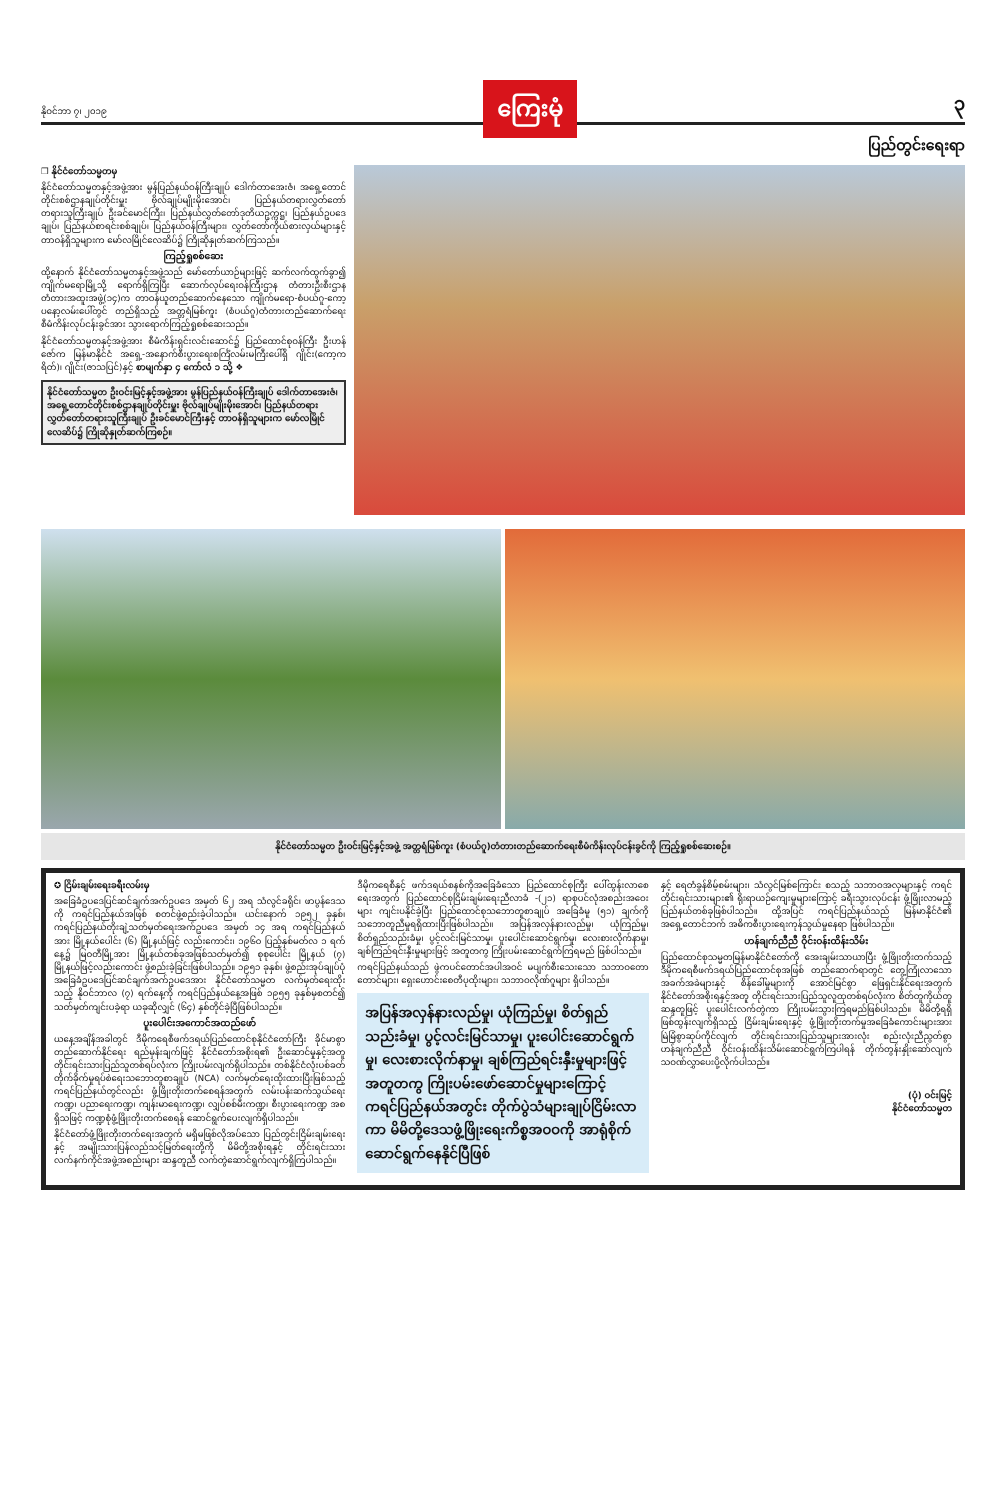နိုဝင်ဘာ ၇၊ ၂၀၁၉
ကြေးမုံ
၃
ပြည်တွင်းရေးရာ
❒ နိုင်ငံတော်သမ္မတမှ
နိုင်ငံတော်သမ္မတနှင့်အဖွဲ့အား မွန်ပြည်နယ်ဝန်ကြီးချုပ် ဒေါက်တာအေးဇံ၊ အရှေ့တောင်တိုင်းစစ်ဌာနချုပ်တိုင်းမှူး ဗိုလ်ချုပ်မျိုးမိုးအောင်၊ ပြည်နယ်တရားလွှတ်တော်တရားသူကြီးချုပ် ဦးခင်မောင်ကြီး၊ ပြည်နယ်လွှတ်တော်ဒုတိယဥက္ကဋ္ဌ၊ ပြည်နယ်ဥပဒေချုပ်၊ ပြည်နယ်စာရင်းစစ်ချုပ်၊ ပြည်နယ်ဝန်ကြီးများ၊ လွှတ်တော်ကိုယ်စားလှယ်များနှင့် တာဝန်ရှိသူများက မော်လမြိုင်လေဆိပ်၌ ကြိုဆိုနှုတ်ဆက်ကြသည်။
ကြည့်ရှုစစ်ဆေး
ထို့နောက် နိုင်ငံတော်သမ္မတနှင့်အဖွဲ့သည် မော်တော်ယာဉ်များဖြင့် ဆက်လက်ထွက်ခွာ၍ ကျိုက်မရောမြို့သို့ ရောက်ရှိကြပြီး ဆောက်လုပ်ရေးဝန်ကြီးဌာန တံတားဦးစီးဌာန တံတားအထူးအဖွဲ့(၁၄)က တာဝန်ယူတည်ဆောက်နေသော ကျိုက်မရော-စံပယ်ဂူ-ကော့ပနော့လမ်းပေါ်တွင် တည်ရှိသည့် အတ္တရံမြစ်ကူး (စံပယ်ဂူ)တံတားတည်ဆောက်ရေးစီမံကိန်းလုပ်ငန်းခွင်အား သွားရောက်ကြည့်ရှုစစ်ဆေးသည်။
နိုင်ငံတော်သမ္မတနှင့်အဖွဲ့အား စီမံကိန်းရှင်းလင်းဆောင်၌ ပြည်ထောင်စုဝန်ကြီး ဦးဟန်ဇော်က မြန်မာနိုင်ငံ အရှေ့-အနောက်စီးပွားရေးစင်္ကြံလမ်းမကြီးပေါ်ရှိ ဂျိုင်း(ကော့ကရိတ်)၊ ဂျိုင်း(ဇာသပြင်)နှင့် စာမျက်နှာ ၄ ကော်လံ ၁ သို့ ❖
နိုင်ငံတော်သမ္မတ ဦးဝင်းမြင့်နှင့်အဖွဲ့အား မွန်ပြည်နယ်ဝန်ကြီးချုပ် ဒေါက်တာအေးဇံ၊ အရှေ့တောင်တိုင်းစစ်ဌာနချုပ်တိုင်းမှူး ဗိုလ်ချုပ်မျိုးမိုးအောင်၊ ပြည်နယ်တရားလွှတ်တော်တရားသူကြီးချုပ် ဦးခင်မောင်ကြီးနှင့် တာဝန်ရှိသူများက မော်လမြိုင်လေဆိပ်၌ ကြိုဆိုနှုတ်ဆက်ကြစဉ်။
နိုင်ငံတော်သမ္မတ ဦးဝင်းမြင့်နှင့်အဖွဲ့ အတ္တရံမြစ်ကူး (စံပယ်ဂူ)တံတားတည်ဆောက်ရေးစီမံကိန်းလုပ်ငန်းခွင်ကို ကြည့်ရှုစစ်ဆေးစဉ်။
✪ ငြိမ်းချမ်းရေးခရီးလမ်းမှ
အခြေခံဥပဒေပြင်ဆင်ချက်အက်ဥပဒေ အမှတ် ၆၂ အရ သံလွင်ခရိုင်၊ ဖာပွန်ဒေသကို ကရင်ပြည်နယ်အဖြစ် စတင်ဖွဲ့စည်းခဲ့ပါသည်။ ယင်းနောက် ၁၉၅၂ ခုနှစ်၊ ကရင်ပြည်နယ်တိုးချဲ့သတ်မှတ်ရေးအက်ဥပဒေ အမှတ် ၁၄ အရ ကရင်ပြည်နယ်အား မြို့နယ်ပေါင်း (၆) မြို့နယ်ဖြင့် လည်းကောင်း၊ ၁၉၆၀ ပြည့်နှစ်မတ်လ ၁ ရက်နေ့၌ မြဝတီမြို့အား မြို့နယ်တစ်ခုအဖြစ်သတ်မှတ်၍ စုစုပေါင်း မြို့နယ် (၇) မြို့နယ်ဖြင့်လည်းကောင်း ဖွဲ့စည်းခဲ့ခြင်းဖြစ်ပါသည်။ ၁၉၅၁ ခုနှစ်၊ ဖွဲ့စည်းအုပ်ချုပ်ပုံအခြေခံဥပဒေပြင်ဆင်ချက်အက်ဥပဒေအား နိုင်ငံတော်သမ္မတ လက်မှတ်ရေးထိုးသည့် နိုဝင်ဘာလ (၇) ရက်နေ့ကို ကရင်ပြည်နယ်နေ့အဖြစ် ၁၉၅၅ ခုနှစ်မှစတင်၍ သတ်မှတ်ကျင်းပခဲ့ရာ ယခုဆိုလျှင် (၆၄) နှစ်တိုင်ခဲ့ပြီဖြစ်ပါသည်။
ပူးပေါင်းအကောင်အထည်ဖော်
ယနေ့အချိန်အခါတွင် ဒီမိုကရေစီဖက်ဒရယ်ပြည်ထောင်စုနိုင်ငံတော်ကြီး ခိုင်မာစွာတည်ဆောက်နိုင်ရေး ရည်မှန်းချက်ဖြင့် နိုင်ငံတော်အစိုးရ၏ ဦးဆောင်မှုနှင့်အတူ တိုင်းရင်းသားပြည်သူတစ်ရပ်လုံးက ကြိုးပမ်းလျက်ရှိပါသည်။ တစ်နိုင်ငံလုံးပစ်ခတ်တိုက်ခိုက်မှုရပ်စဲရေးသဘောတူစာချုပ် (NCA) လက်မှတ်ရေးထိုးထားပြီးဖြစ်သည့် ကရင်ပြည်နယ်တွင်လည်း ဖွံ့ဖြိုးတိုးတက်စေရန်အတွက် လမ်းပန်းဆက်သွယ်ရေးကဏ္ဍ၊ ပညာရေးကဏ္ဍ၊ ကျန်းမာရေးကဏ္ဍ၊ လျှပ်စစ်မီးကဏ္ဍ၊ စီးပွားရေးကဏ္ဍ အစရှိသဖြင့် ကဏ္ဍစုံဖွံ့ဖြိုးတိုးတက်စေရန် ဆောင်ရွက်ပေးလျက်ရှိပါသည်။
နိုင်ငံတော်ဖွံ့ဖြိုးတိုးတက်ရေးအတွက် မရှိမဖြစ်လိုအပ်သော ပြည်တွင်းငြိမ်းချမ်းရေးနှင့် အမျိုးသားပြန်လည်သင့်မြတ်ရေးတို့ကို မိမိတို့အစိုးရနှင့် တိုင်းရင်းသားလက်နက်ကိုင်အဖွဲ့အစည်းများ ဆန္ဒတူညီ လက်တွဲဆောင်ရွက်လျက်ရှိကြပါသည်။
ဒီမိုကရေစီနှင့် ဖက်ဒရယ်စနစ်ကိုအခြေခံသော ပြည်ထောင်စုကြီး ပေါ်ထွန်းလာစေရေးအတွက် ပြည်ထောင်စုငြိမ်းချမ်းရေးညီလာခံ -(၂၁) ရာစုပင်လုံအစည်းအဝေးများ ကျင်းပနိုင်ခဲ့ပြီး ပြည်ထောင်စုသဘောတူစာချုပ် အခြေခံမူ (၅၁) ချက်ကို သဘောတူညီမှုရရှိထားပြီးဖြစ်ပါသည်။ အပြန်အလှန်နားလည်မှု၊ ယုံကြည်မှု၊ စိတ်ရှည်သည်းခံမှု၊ ပွင့်လင်းမြင်သာမှု၊ ပူးပေါင်းဆောင်ရွက်မှု၊ လေးစားလိုက်နာမှု၊ ချစ်ကြည်ရင်းနှီးမှုများဖြင့် အတူတကွ ကြိုးပမ်းဆောင်ရွက်ကြရမည် ဖြစ်ပါသည်။
ကရင်ပြည်နယ်သည် ဖွဲကပင်တောင်အပါအဝင် မပျက်စီးသေးသော သဘာဝတောတောင်များ၊ ရှေးဟောင်းစေတီပုထိုးများ၊ သဘာဝလိုဏ်ဂူများ ရှိပါသည်။
အပြန်အလှန်နားလည်မှု၊ ယုံကြည်မှု၊ စိတ်ရှည်သည်းခံမှု၊ ပွင့်လင်းမြင်သာမှု၊ ပူးပေါင်းဆောင်ရွက်မှု၊ လေးစားလိုက်နာမှု၊ ချစ်ကြည်ရင်းနှီးမှုများဖြင့် အတူတကွ ကြိုးပမ်းဖော်ဆောင်မှုများကြောင့် ကရင်ပြည်နယ်အတွင်း တိုက်ပွဲသံများချုပ်ငြိမ်းလာကာ မိမိတို့ဒေသဖွံ့ဖြိုးရေးကိစ္စအဝဝကို အာရုံစိုက်ဆောင်ရွက်နေနိုင်ပြီဖြစ်
နှင့် ရေတံခွန်စိမ့်စမ်းများ၊ သံလွင်မြစ်ကြောင်း စသည့် သဘာဝအလှများနှင့် ကရင်တိုင်းရင်းသားများ၏ ရိုးရာယဉ်ကျေးမှုများကြောင့် ခရီးသွားလုပ်ငန်း ဖွံ့ဖြိုးလာမည့် ပြည်နယ်တစ်ခုဖြစ်ပါသည်။ ထို့အပြင် ကရင်ပြည်နယ်သည် မြန်မာနိုင်ငံ၏ အရှေ့တောင်ဘက် အဓိကစီးပွားရေးကုန်သွယ်မှုနေရာ ဖြစ်ပါသည်။
ဟန်ချက်ညီညီ ဝိုင်းဝန်းထိန်းသိမ်း
ပြည်ထောင်စုသမ္မတမြန်မာနိုင်ငံတော်ကို အေးချမ်းသာယာပြီး ဖွံ့ဖြိုးတိုးတက်သည့် ဒီမိုကရေစီဖက်ဒရယ်ပြည်ထောင်စုအဖြစ် တည်ဆောက်ရာတွင် တွေ့ကြုံလာသော အခက်အခဲများနှင့် စိန်ခေါ်မှုများကို အောင်မြင်စွာ ဖြေရှင်းနိုင်ရေးအတွက် နိုင်ငံတော်အစိုးရနှင့်အတူ တိုင်းရင်းသားပြည်သူလူထုတစ်ရပ်လုံးက စိတ်တူကိုယ်တူ ဆန္ဒတူဖြင့် ပူးပေါင်းလက်တွဲကာ ကြိုးပမ်းသွားကြရမည်ဖြစ်ပါသည်။ မိမိတို့ရရှိဖြစ်ထွန်းလျက်ရှိသည့် ငြိမ်းချမ်းရေးနှင့် ဖွံ့ဖြိုးတိုးတက်မှုအခြေခံကောင်းများအား မြဲမြံစွာဆုပ်ကိုင်လျက် တိုင်းရင်းသားပြည်သူများအားလုံး စည်းလုံးညီညွတ်စွာ ဟန်ချက်ညီညီ ဝိုင်းဝန်းထိန်းသိမ်းဆောင်ရွက်ကြပါရန် တိုက်တွန်းနှိုးဆော်လျက် သဝဏ်လွှာပေးပို့လိုက်ပါသည်။
(ပုံ) ဝင်းမြင့်
နိုင်ငံတော်သမ္မတ